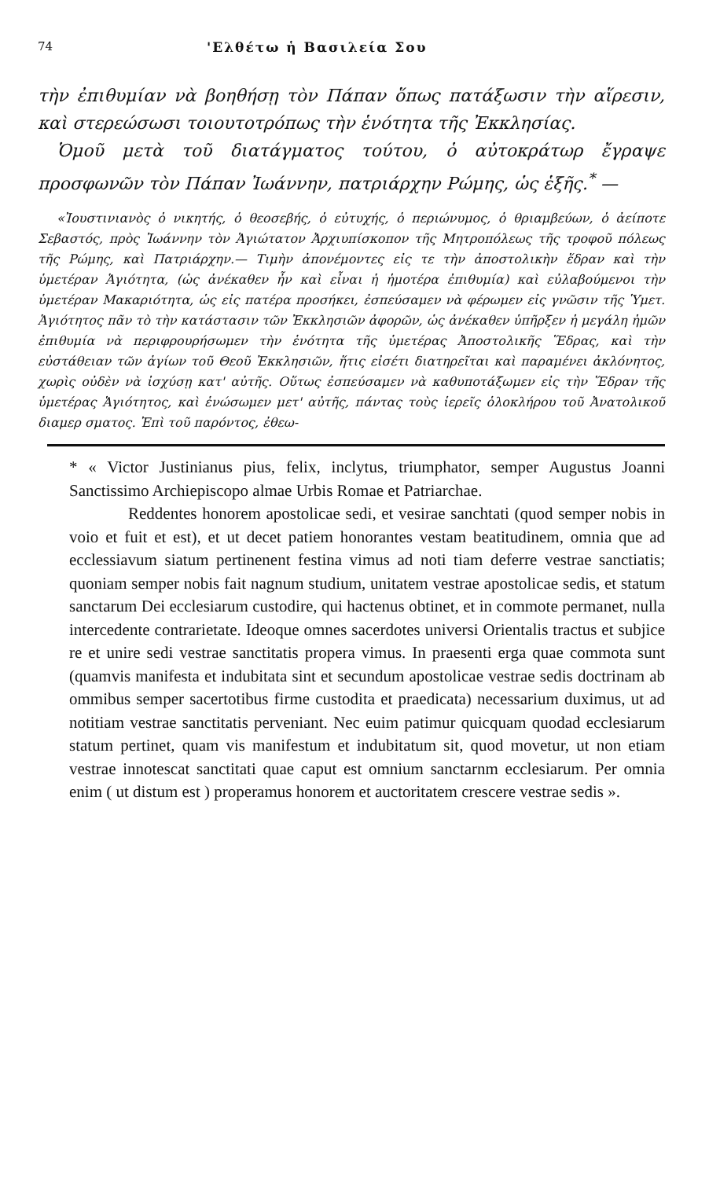74 'Ελθέτω ἡ Βασιλεία Σου
τὴν ἐπιθυμίαν νὰ βοηθήσῃ τὸν Πάπαν ὅπως πατάξωσιν τὴν αἵρεσιν, καὶ στερεώσωσι τοιουτοτρόπως τὴν ἑνότητα τῆς Ἐκκλησίας.
Ὁμοῦ μετὰ τοῦ διατάγματος τούτου, ὁ αὐτοκράτωρ ἔγραψε προσφωνῶν τὸν Πάπαν Ἰωάννην, πατριάρχην Ρώμης, ὡς ἑξῆς.<sup>*</sup> —
«Ἰουστινιανὸς ὁ νικητής, ὁ θεοσεβής, ὁ εὐτυχής, ὁ περιώνυμος, ὁ θριαμβεύων, ὁ ἀείποτε Σεβαστός, πρὸς Ἰωάννην τὸν Ἁγιώτατον Ἀρχιυπίσκοπον τῆς Μητροπόλεως τῆς τροφοῦ πόλεως τῆς Ρώμης, καὶ Πατριάρχην.— Τιμὴν ἀπονέμοντες εἰς τε τὴν ἀποστολικὴν ἕδραν καὶ τὴν ὑμετέραν Ἁγιότητα, (ὡς ἀνέκαθεν ἦν καὶ εἶναι ἡ ἡμοτέρα ἐπιθυμία) καὶ εὐλαβούμενοι τὴν ὑμετέραν Μακαριότητα, ὡς εἰς πατέρα προσήκει, ἐσπεύσαμεν νὰ φέρωμεν εἰς γνῶσιν τῆς Ὑμετ. Ἁγιότητος πᾶν τὸ τὴν κατάστασιν τῶν Ἐκκλησιῶν ἀφορῶν, ὡς ἀνέκαθεν ὑπῆρξεν ἡ μεγάλη ἡμῶν ἐπιθυμία νὰ περιφρουρήσωμεν τὴν ἑνότητα τῆς ὑμετέρας Ἀποστολικῆς Ἕδρας, καὶ τὴν εὐστάθειαν τῶν ἁγίων τοῦ Θεοῦ Ἐκκλησιῶν, ἥτις εἰσέτι διατηρεῖται καὶ παραμένει ἀκλόνητος, χωρὶς οὐδὲν νὰ ἰσχύσῃ κατ' αὐτῆς. Οὕτως ἐσπεύσαμεν νὰ καθυποτάξωμεν εἰς τὴν Ἕδραν τῆς ὑμετέρας Ἁγιότητος, καὶ ἑνώσωμεν μετ' αὐτῆς, πάντας τοὺς ἱερεῖς ὁλοκλήρου τοῦ Ἀνατολικοῦ διαμερ σματος. Ἐπὶ τοῦ παρόντος, ἐθεω-
* « Victor Justinianus pius, felix, inclytus, triumphator, semper Augustus Joanni Sanctissimo Archiepiscopo almae Urbis Romae et Patriarchae.
Reddentes honorem apostolicae sedi, et vesirae sanchtati (quod semper nobis in voio et fuit et est), et ut decet patiem honorantes vestam beatitudinem, omnia que ad ecclessiavum siatum pertinenent festina vimus ad noti tiam deferre vestrae sanctiatis; quoniam semper nobis fait nagnum studium, unitatem vestrae apostolicae sedis, et statum sanctarum Dei ecclesiarum custodire, qui hactenus obtinet, et in commote permanet, nulla intercedente contrarietate. Ideoque omnes sacerdotes universi Orientalis tractus et subjice re et unire sedi vestrae sanctitatis propera vimus. In praesenti erga quae commota sunt (quamvis manifesta et indubitata sint et secundum apostolicae vestrae sedis doctrinam ab ommibus semper sacertotibus firme custodita et praedicata) necessarium duximus, ut ad notitiam vestrae sanctitatis perveniant. Nec euim patimur quicquam quodad ecclesiarum statum pertinet, quam vis manifestum et indubitatum sit, quod movetur, ut non etiam vestrae innotescat sanctitati quae caput est omnium sanctarnm ecclesiarum. Per omnia enim ( ut distum est ) properamus honorem et auctoritatem crescere vestrae sedis ».